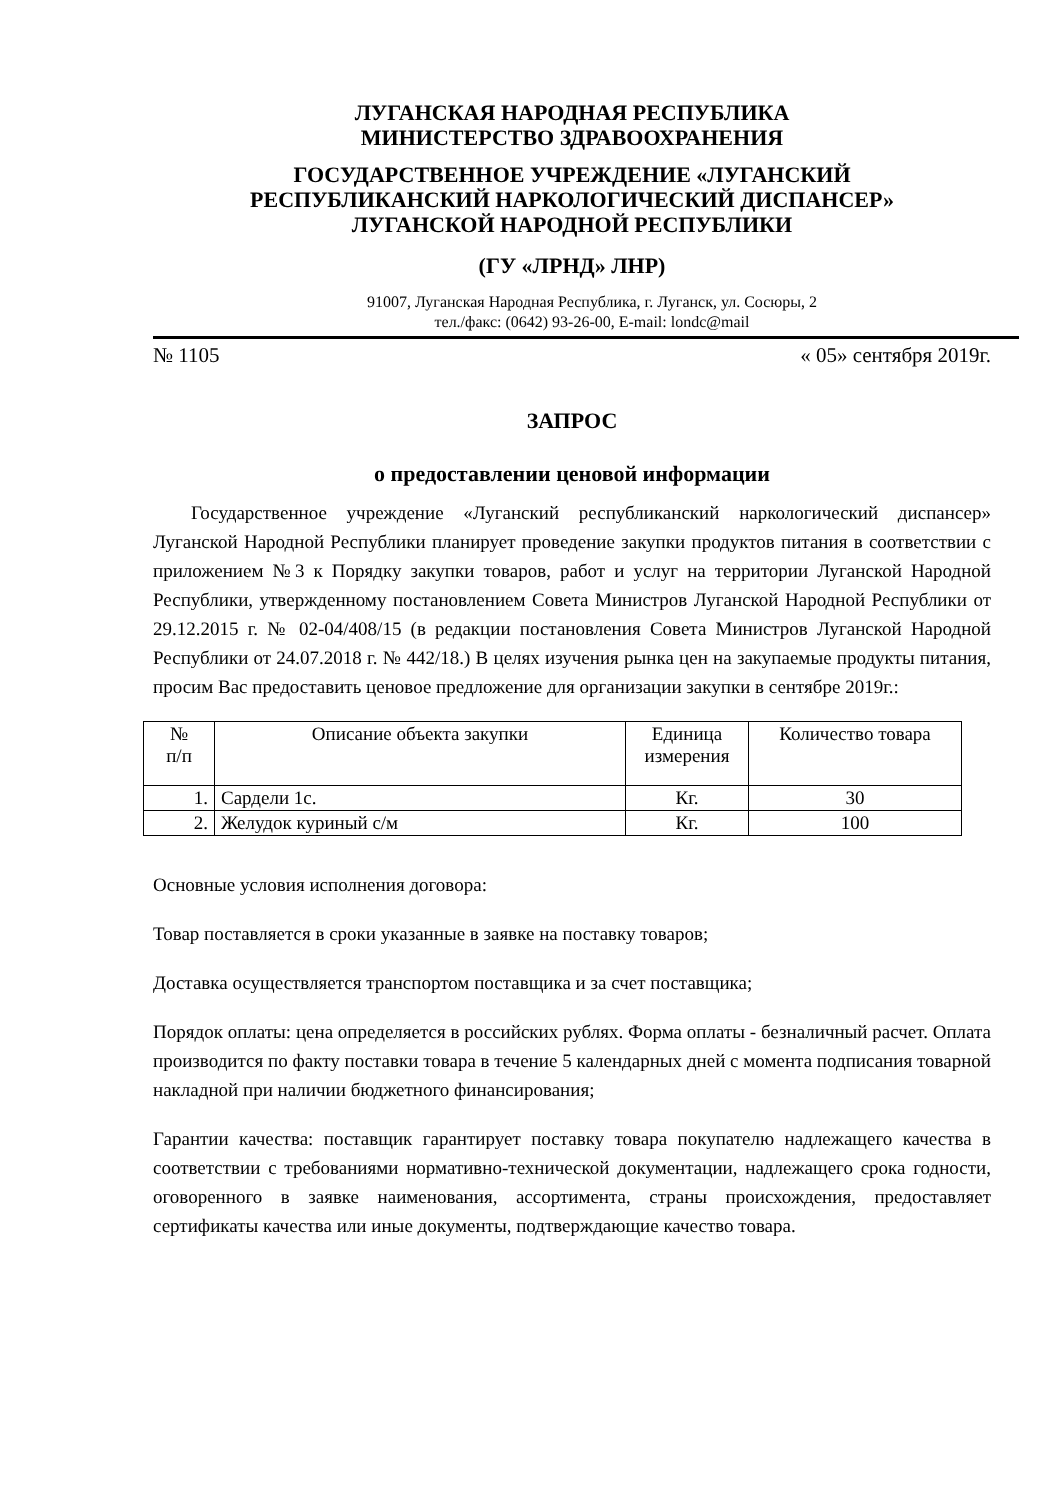ЛУГАНСКАЯ НАРОДНАЯ РЕСПУБЛИКА
МИНИСТЕРСТВО ЗДРАВООХРАНЕНИЯ
ГОСУДАРСТВЕННОЕ УЧРЕЖДЕНИЕ «ЛУГАНСКИЙ
РЕСПУБЛИКАНСКИЙ НАРКОЛОГИЧЕСКИЙ ДИСПАНСЕР»
ЛУГАНСКОЙ НАРОДНОЙ РЕСПУБЛИКИ
(ГУ «ЛРНД» ЛНР)
91007, Луганская Народная Республика, г. Луганск, ул. Сосюры, 2
тел./факс: (0642) 93-26-00, E-mail: londc@mail
№ 1105 « 05» сентября 2019г.
ЗАПРОС
о предоставлении ценовой информации
Государственное учреждение «Луганский республиканский наркологический диспансер» Луганской Народной Республики планирует проведение закупки продуктов питания в соответствии с приложением №3 к Порядку закупки товаров, работ и услуг на территории Луганской Народной Республики, утвержденному постановлением Совета Министров Луганской Народной Республики от 29.12.2015 г. № 02-04/408/15 (в редакции постановления Совета Министров Луганской Народной Республики от 24.07.2018 г. № 442/18.) В целях изучения рынка цен на закупаемые продукты питания, просим Вас предоставить ценовое предложение для организации закупки в сентябре 2019г.:
| № п/п | Описание объекта закупки | Единица измерения | Количество товара |
| --- | --- | --- | --- |
| 1. | Сардели 1с. | Кг. | 30 |
| 2. | Желудок куриный с/м | Кг. | 100 |
Основные условия исполнения договора:
Товар поставляется в сроки указанные в заявке на поставку товаров;
Доставка осуществляется транспортом поставщика и за счет поставщика;
Порядок оплаты: цена определяется в российских рублях. Форма оплаты - безналичный расчет. Оплата производится по факту поставки товара в течение 5 календарных дней с момента подписания товарной накладной при наличии бюджетного финансирования;
Гарантии качества: поставщик гарантирует поставку товара покупателю надлежащего качества в соответствии с требованиями нормативно-технической документации, надлежащего срока годности, оговоренного в заявке наименования, ассортимента, страны происхождения, предоставляет сертификаты качества или иные документы, подтверждающие качество товара.